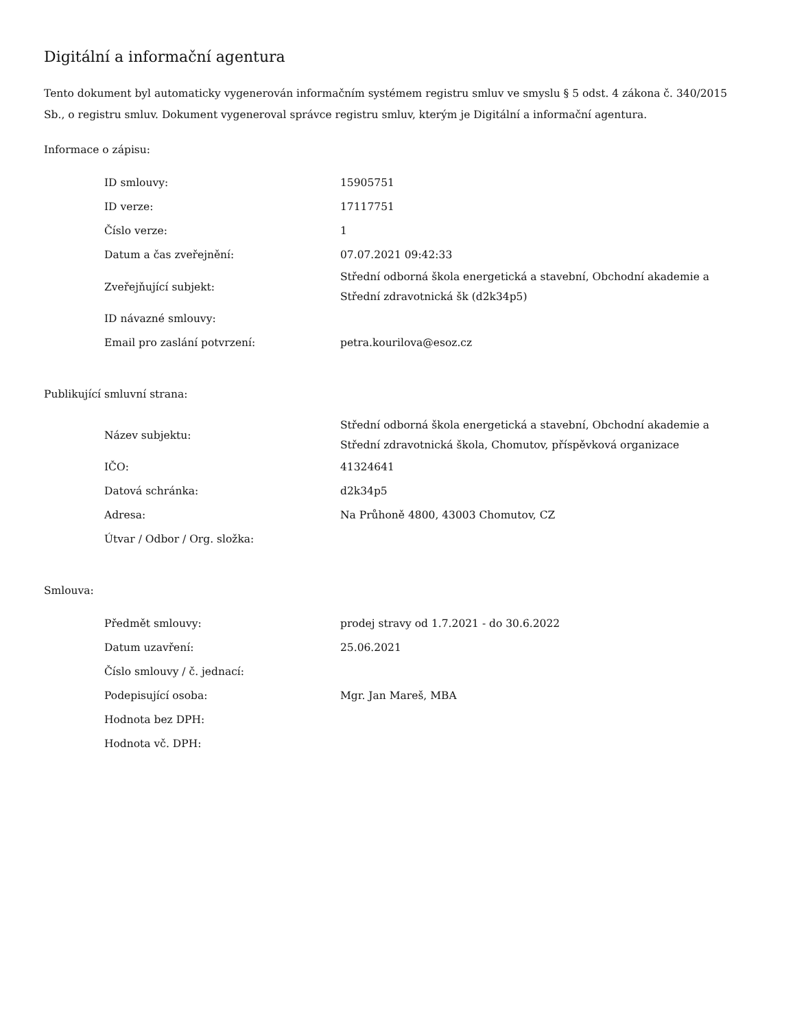Digitální a informační agentura
Tento dokument byl automaticky vygenerován informačním systémem registru smluv ve smyslu § 5 odst. 4 zákona č. 340/2015 Sb., o registru smluv. Dokument vygeneroval správce registru smluv, kterým je Digitální a informační agentura.
Informace o zápisu:
| ID smlouvy: | 15905751 |
| ID verze: | 17117751 |
| Číslo verze: | 1 |
| Datum a čas zveřejnění: | 07.07.2021 09:42:33 |
| Zveřejňující subjekt: | Střední odborná škola energetická a stavební, Obchodní akademie a Střední zdravotnická šk (d2k34p5) |
| ID návazné smlouvy: | |
| Email pro zaslání potvrzení: | petra.kourilova@esoz.cz |
Publikující smluvní strana:
| Název subjektu: | Střední odborná škola energetická a stavební, Obchodní akademie a Střední zdravotnická škola, Chomutov, příspěvková organizace |
| IČO: | 41324641 |
| Datová schránka: | d2k34p5 |
| Adresa: | Na Průhoně 4800, 43003 Chomutov, CZ |
| Útvar / Odbor / Org. složka: | |
Smlouva:
| Předmět smlouvy: | prodej stravy od 1.7.2021 - do 30.6.2022 |
| Datum uzavření: | 25.06.2021 |
| Číslo smlouvy / č. jednací: | |
| Podepisující osoba: | Mgr. Jan Mareš, MBA |
| Hodnota bez DPH: | |
| Hodnota vč. DPH: | |